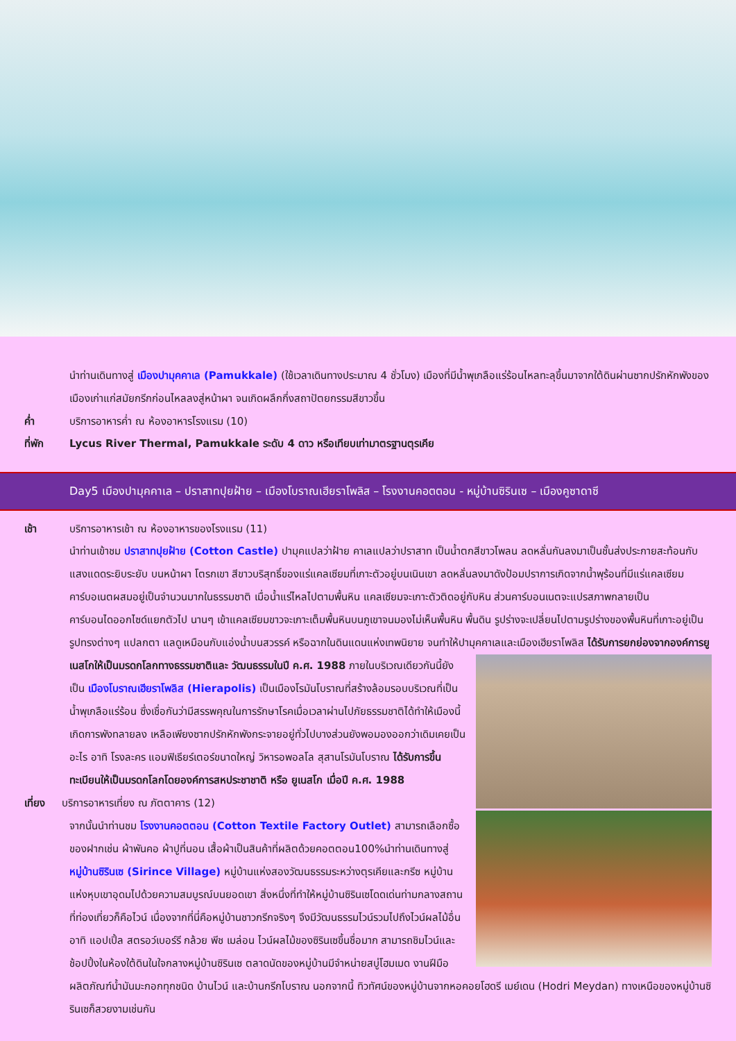นำท่านเดินทางสู่ เมืองปามุคคาเล (Pamukkale) (ใช้เวลาเดินทางประมาณ 4 ชั่วโมง) เมืองที่มีน้ำพุเกลือแร่ร้อนไหลทะลุขึ้นมาจากใต้ดินผ่านซากปรักหักพังของเมืองเก่าแก่สมัยกรีกก่อนไหลลงสู่หน้าผา จนเกิดผลึกกึ่งสถาปัตยกรรมสีขาวขึ้น
ค่ำ บริการอาหารค่ำ ณ ห้องอาหารโรงแรม (10)
ที่พัก Lycus River Thermal, Pamukkale ระดับ 4 ดาว หรือเทียบเท่ามาตรฐานตุรเคีย
Day5 เมืองปามุคคาเล – ปราสาทปุยฝ้าย – เมืองโบราณเฮียราโพลิส – โรงงานคอตตอน - หมู่บ้านซิรินเซ – เมืองคูซาดาซี
เช้า บริการอาหารเช้า ณ ห้องอาหารของโรงแรม (11)
นำท่านเข้าชม ปราสาทปุยฝ้าย (Cotton Castle) ปามุคแปลว่าฝ้าย คาเลแปลว่าปราสาท เป็นน้ำตกสีขาวโพลน ลดหลั่นกันลงมาเป็นชั้นส่งประกายสะท้อนกับแสงแดดระยิบระยับ บนหน้าผา โตรกเขา สีขาวบริสุทธิ์ของแร่แคลเซียมที่เกาะตัวอยู่บนเนินเขา ลดหลั่นลงมาดังป้อมปราการเกิดจากน้ำพุร้อนที่มีแร่แคลเซียมคาร์บอเนตผสมอยู่เป็นจำนวนมากในธรรมชาติ เมื่อน้ำแร่ไหลไปตามพื้นหิน แคลเซียมจะเกาะตัวติดอยู่กับหิน ส่วนคาร์บอนเนตจะแปรสภาพกลายเป็นคาร์บอนไดออกไซด์แยกตัวไป นานๆ เข้าแคลเซียมขาวจะเกาะเต็มพื้นหินบนภูเขาจนมองไม่เห็นพื้นหิน พื้นดิน รูปร่างจะเปลี่ยนไปตามรูปร่างของพื้นหินที่เกาะอยู่เป็นรูปทรงต่างๆ แปลกตา แลดูเหมือนกับแอ่งน้ำบนสวรรค์ หรือฉากในดินแดนแห่งเทพนิยาย จนทำให้ปามุคคาเลและเมืองเฮียราโพลิส ได้รับการยกย่องจากองค์การยูเนสโกให้เป็นมรดกโลกทางธรรมชาติและ
วัฒนธรรมในปี ค.ศ. 1988 ภายในบริเวณเดียวกันนี้ยังเป็น เมืองโบราณเฮียราโพลิส (Hierapolis) เป็นเมืองโรมันโบราณที่สร้างล้อมรอบบริเวณที่เป็นน้ำพุเกลือแร่ร้อน ซึ่งเชื่อกันว่ามีสรรพคุณในการรักษาโรคเมื่อเวลาผ่านไปภัยธรรมชาติได้ทำให้เมืองนี้เกิดการพังทลายลง เหลือเพียงซากปรักหักพังกระจายอยู่ทั่วไปบางส่วนยังพอมองออกว่าเดิมเคยเป็นอะไร อาทิ โรงละคร แอมฟิเธียร์เตอร์ขนาดใหญ่ วิหารอพอลโล สุสานโรมันโบราณ ได้รับการขึ้นทะเบียนให้เป็นมรดกโลกโดยองค์การสหประชาชาติ หรือ ยูเนสโก เมื่อปี ค.ศ. 1988
เที่ยง บริการอาหารเที่ยง ณ ภัตตาคาร (12)
จากนั้นนำท่านชม โรงงานคอตตอน (Cotton Textile Factory Outlet) สามารถเลือกซื้อของฝากเช่น ผ้าพันคอ ผ้าปูที่นอน เสื้อผ้าเป็นสินค้าที่ผลิตด้วยคอตตอน100%นำท่านเดินทางสู่ หมู่บ้านซิรินเซ (Sirince Village) หมู่บ้านแห่งสองวัฒนธรรมระหว่างตุรเคียและกรีซ หมู่บ้านแห่งหุบเขาอุดมไปด้วยความสมบูรณ์บนยอดเขา สิ่งหนึ่งที่ทำให้หมู่บ้านซิรินเซโดดเด่นท่ามกลางสถานที่ท่องเที่ยวก็คือไวน์ เนื่องจากที่นี่คือหมู่บ้านชาวกรีกจริงๆ จึงมีวัฒนธรรมไวน์รวมไปถึงไวน์ผลไม้อื่น อาทิ แอปเปิ้ล สตรอว์เบอร์รี กล้วย พีช เมล่อน ไวน์ผลไม้ของซิรินเซขึ้นชื่อมาก สามารถชิมไวน์และช้อปปิ้งในห้องใต้ดินในใจกลางหมู่บ้านซิรินเซ ตลาดนัดของหมู่บ้านมีจำหน่ายสบู่โฮมเมด งานฝีมือ ผลิตภัณฑ์น้ำมันมะกอกทุกชนิด บ้านไวน์ และบ้านกรีกโบราณ นอกจากนี้ ทิวทัศน์ของหมู่บ้านจากหอคอยโฮดรี เมย์เดน (Hodri Meydan) ทางเหนือของหมู่บ้านซิรินเซก็สวยงามเช่นกัน